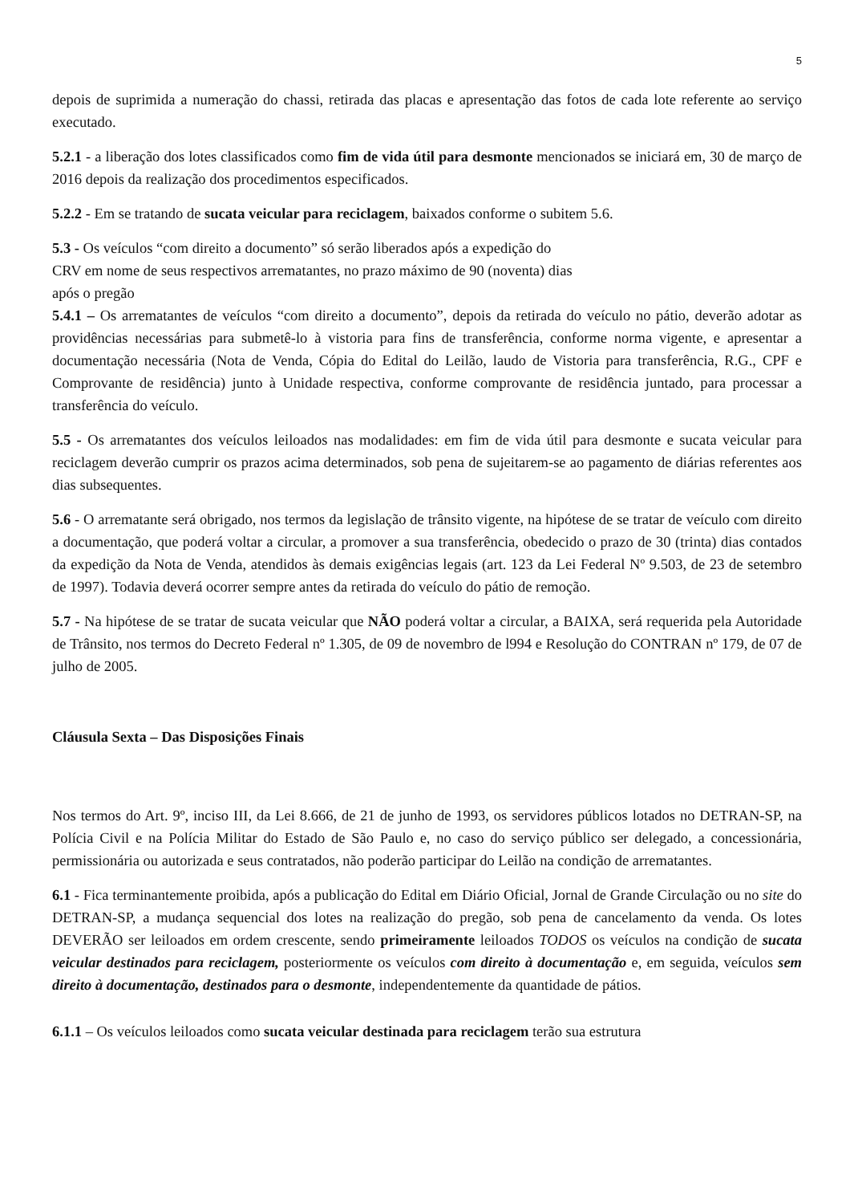5
depois de suprimida a numeração do chassi, retirada das placas e apresentação das fotos de cada lote referente ao serviço executado.
5.2.1 - a liberação dos lotes classificados como fim de vida útil para desmonte mencionados se iniciará em, 30 de março de 2016 depois da realização dos procedimentos especificados.
5.2.2 - Em se tratando de sucata veicular para reciclagem, baixados conforme o subitem 5.6.
5.3 - Os veículos “com direito a documento” só serão liberados após a expedição do
CRV em nome de seus respectivos arrematantes, no prazo máximo de 90 (noventa) dias
após o pregão
5.4.1 – Os arrematantes de veículos “com direito a documento”, depois da retirada do veículo no pátio, deverão adotar as providências necessárias para submetê-lo à vistoria para fins de transferência, conforme norma vigente, e apresentar a documentação necessária (Nota de Venda, Cópia do Edital do Leilão, laudo de Vistoria para transferência, R.G., CPF e Comprovante de residência) junto à Unidade respectiva, conforme comprovante de residência juntado, para processar a transferência do veículo.
5.5 - Os arrematantes dos veículos leiloados nas modalidades: em fim de vida útil para desmonte e sucata veicular para reciclagem deverão cumprir os prazos acima determinados, sob pena de sujeitarem-se ao pagamento de diárias referentes aos dias subsequentes.
5.6 - O arrematante será obrigado, nos termos da legislação de trânsito vigente, na hipótese de se tratar de veículo com direito a documentação, que poderá voltar a circular, a promover a sua transferência, obedecido o prazo de 30 (trinta) dias contados da expedição da Nota de Venda, atendidos às demais exigências legais (art. 123 da Lei Federal Nº 9.503, de 23 de setembro de 1997). Todavia deverá ocorrer sempre antes da retirada do veículo do pátio de remoção.
5.7 - Na hipótese de se tratar de sucata veicular que NÃO poderá voltar a circular, a BAIXA, será requerida pela Autoridade de Trânsito, nos termos do Decreto Federal nº 1.305, de 09 de novembro de l994 e Resolução do CONTRAN nº 179, de 07 de julho de 2005.
Cláusula Sexta – Das Disposições Finais
Nos termos do Art. 9º, inciso III, da Lei 8.666, de 21 de junho de 1993, os servidores públicos lotados no DETRAN-SP, na Polícia Civil e na Polícia Militar do Estado de São Paulo e, no caso do serviço público ser delegado, a concessionária, permissionária ou autorizada e seus contratados, não poderão participar do Leilão na condição de arrematantes.
6.1 - Fica terminantemente proibida, após a publicação do Edital em Diário Oficial, Jornal de Grande Circulação ou no site do DETRAN-SP, a mudança sequencial dos lotes na realização do pregão, sob pena de cancelamento da venda. Os lotes DEVERÃO ser leiloados em ordem crescente, sendo primeiramente leiloados TODOS os veículos na condição de sucata veicular destinados para reciclagem, posteriormente os veículos com direito à documentação e, em seguida, veículos sem direito à documentação, destinados para o desmonte, independentemente da quantidade de pátios.
6.1.1 – Os veículos leiloados como sucata veicular destinada para reciclagem terão sua estrutura